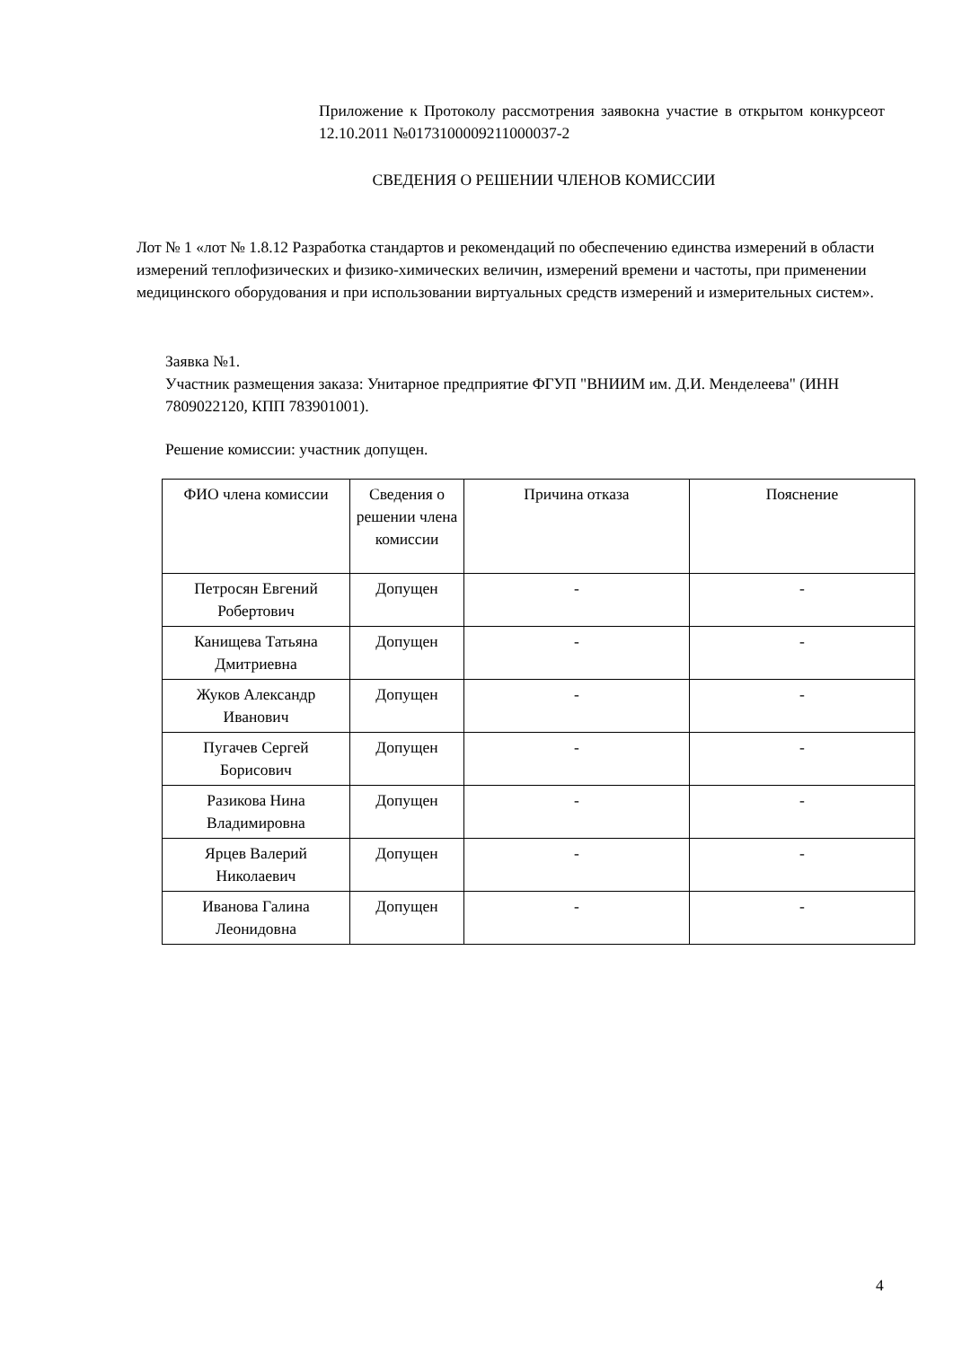Приложение к Протоколу рассмотрения заявокна участие в открытом конкурсеот 12.10.2011 №0173100009211000037-2
СВЕДЕНИЯ О РЕШЕНИИ ЧЛЕНОВ КОМИССИИ
Лот № 1 «лот № 1.8.12 Разработка стандартов и рекомендаций по обеспечению единства измерений в области измерений теплофизических и физико-химических величин, измерений времени и частоты, при применении медицинского оборудования и при использовании виртуальных средств измерений и измерительных систем».
Заявка №1.
Участник размещения заказа: Унитарное предприятие ФГУП "ВНИИМ им. Д.И. Менделеева" (ИНН 7809022120, КПП 783901001).
Решение комиссии: участник допущен.
| ФИО члена комиссии | Сведения о решении члена комиссии | Причина отказа | Пояснение |
| --- | --- | --- | --- |
| Петросян Евгений Робертович | Допущен | - | - |
| Канищева Татьяна Дмитриевна | Допущен | - | - |
| Жуков Александр Иванович | Допущен | - | - |
| Пугачев Сергей Борисович | Допущен | - | - |
| Разикова Нина Владимировна | Допущен | - | - |
| Ярцев Валерий Николаевич | Допущен | - | - |
| Иванова Галина Леонидовна | Допущен | - | - |
4